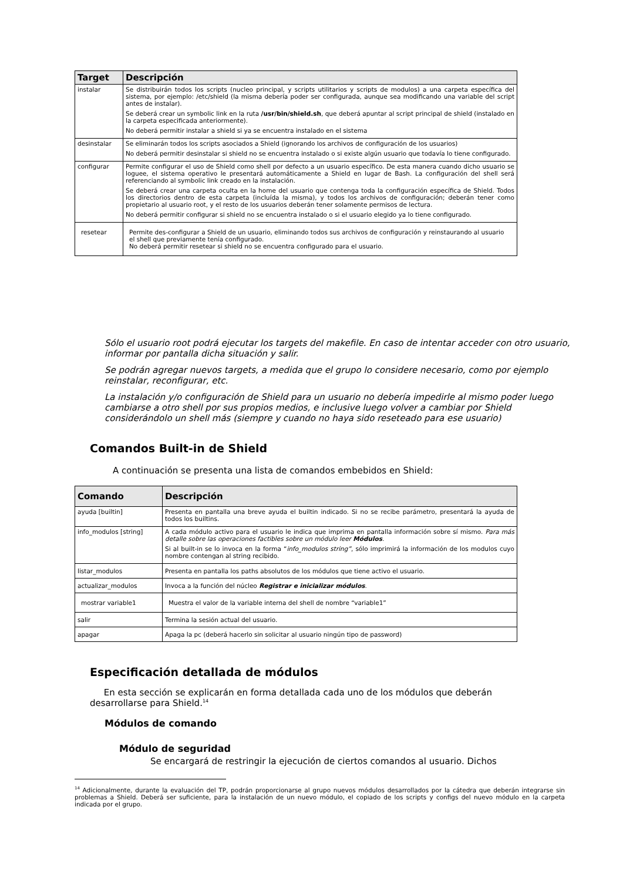| Target | Descripción |
| --- | --- |
| instalar | Se distribuirán todos los scripts (nucleo principal, y scripts utilitarios y scripts de modulos) a una carpeta específica del sistema, por ejemplo: /etc/shield (la misma debería poder ser configurada, aunque sea modificando una variable del script antes de instalar). Se deberá crear un symbolic link en la ruta /usr/bin/shield.sh , que deberá apuntar al script principal de shield (instalado en la carpeta especificada anteriormente). No deberá permitir instalar a shield si ya se encuentra instalado en el sistema |
| desinstalar | Se eliminarán todos los scripts asociados a Shield (ignorando los archivos de configuración de los usuarios) No deberá permitir desinstalar si shield no se encuentra instalado o si existe algún usuario que todavía lo tiene configurado. |
| configurar | Permite configurar el uso de Shield como shell por defecto a un usuario específico. De esta manera cuando dicho usuario se loguee, el sistema operativo le presentará automáticamente a Shield en lugar de Bash. La configuración del shell será referenciando al symbolic link creado en la instalación. Se deberá crear una carpeta oculta en la home del usuario que contenga toda la configuración específica de Shield. Todos los directorios dentro de esta carpeta (incluída la misma), y todos los archivos de configuración; deberán tener como propietario al usuario root, y el resto de los usuarios deberán tener solamente permisos de lectura. No deberá permitir configurar si shield no se encuentra instalado o si el usuario elegido ya lo tiene configurado. |
| resetear | Permite des-configurar a Shield de un usuario, eliminando todos sus archivos de configuración y reinstaurando al usuario el shell que previamente tenía configurado. No deberá permitir resetear si shield no se encuentra configurado para el usuario. |
Sólo el usuario root podrá ejecutar los targets del makefile. En caso de intentar acceder con otro usuario, informar por pantalla dicha situación y salir.
Se podrán agregar nuevos targets, a medida que el grupo lo considere necesario, como por ejemplo reinstalar, reconfigurar, etc.
La instalación y/o configuración de Shield para un usuario no debería impedirle al mismo poder luego cambiarse a otro shell por sus propios medios, e inclusive luego volver a cambiar por Shield considerándolo un shell más (siempre y cuando no haya sido reseteado para ese usuario)
Comandos Built-in de Shield
A continuación se presenta una lista de comandos embebidos en Shield:
| Comando | Descripción |
| --- | --- |
| ayuda [builtin] | Presenta en pantalla una breve ayuda el builtin indicado. Si no se recibe parámetro, presentará la ayuda de todos los builtins. |
| info_modulos [string] | A cada módulo activo para el usuario le indica que imprima en pantalla información sobre sí mismo. Para más detalle sobre las operaciones factibles sobre un módulo leer Módulos . Si al built-in se lo invoca en la forma “ info_modulos string” , sólo imprimirá la información de los modulos cuyo nombre contengan al string recibido. |
| listar_modulos | Presenta en pantalla los paths absolutos de los módulos que tiene activo el usuario. |
| actualizar_modulos | Invoca a la función del núcleo Registrar e inicializar módulos . |
| mostrar variable1 | Muestra el valor de la variable interna del shell de nombre “variable1” |
| salir | Termina la sesión actual del usuario. |
| apagar | Apaga la pc (deberá hacerlo sin solicitar al usuario ningún tipo de password) |
Especificación detallada de módulos
En esta sección se explicarán en forma detallada cada uno de los módulos que deberán desarrollarse para Shield.<sup>14</sup>
Módulos de comando
Módulo de seguridad
Se encargará de restringir la ejecución de ciertos comandos al usuario. Dichos
<sup>14</sup> Adicionalmente, durante la evaluación del TP, podrán proporcionarse al grupo nuevos módulos desarrollados por la cátedra que deberán integrarse sin problemas a Shield. Deberá ser suficiente, para la instalación de un nuevo módulo, el copiado de los scripts y configs del nuevo módulo en la carpeta indicada por el grupo.